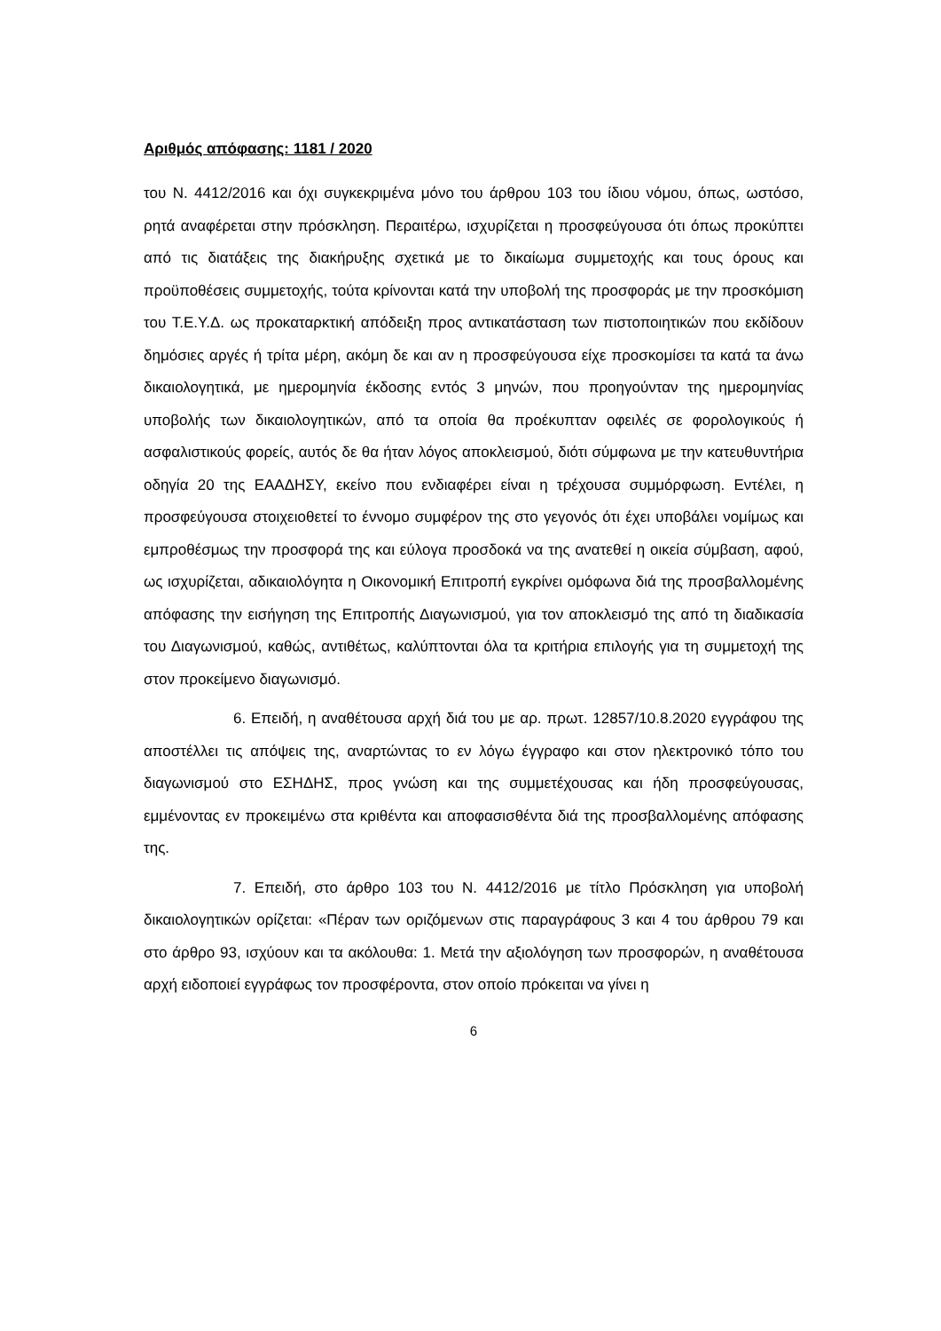Αριθμός απόφασης: 1181 / 2020
του Ν. 4412/2016 και όχι συγκεκριμένα μόνο του άρθρου 103 του ίδιου νόμου, όπως, ωστόσο, ρητά αναφέρεται στην πρόσκληση. Περαιτέρω, ισχυρίζεται η προσφεύγουσα ότι όπως προκύπτει από τις διατάξεις της διακήρυξης σχετικά με το δικαίωμα συμμετοχής και τους όρους και προϋποθέσεις συμμετοχής, τούτα κρίνονται κατά την υποβολή της προσφοράς με την προσκόμιση του Τ.Ε.Υ.Δ. ως προκαταρκτική απόδειξη προς αντικατάσταση των πιστοποιητικών που εκδίδουν δημόσιες αργές ή τρίτα μέρη, ακόμη δε και αν η προσφεύγουσα είχε προσκομίσει τα κατά τα άνω δικαιολογητικά, με ημερομηνία έκδοσης εντός 3 μηνών, που προηγούνταν της ημερομηνίας υποβολής των δικαιολογητικών, από τα οποία θα προέκυπταν οφειλές σε φορολογικούς ή ασφαλιστικούς φορείς, αυτός δε θα ήταν λόγος αποκλεισμού, διότι σύμφωνα με την κατευθυντήρια οδηγία 20 της ΕΑΑΔΗΣΥ, εκείνο που ενδιαφέρει είναι η τρέχουσα συμμόρφωση. Εντέλει, η προσφεύγουσα στοιχειοθετεί το έννομο συμφέρον της στο γεγονός ότι έχει υποβάλει νομίμως και εμπροθέσμως την προσφορά της και εύλογα προσδοκά να της ανατεθεί η οικεία σύμβαση, αφού, ως ισχυρίζεται, αδικαιολόγητα η Οικονομική Επιτροπή εγκρίνει ομόφωνα διά της προσβαλλομένης απόφασης την εισήγηση της Επιτροπής Διαγωνισμού, για τον αποκλεισμό της από τη διαδικασία του Διαγωνισμού, καθώς, αντιθέτως, καλύπτονται όλα τα κριτήρια επιλογής για τη συμμετοχή της στον προκείμενο διαγωνισμό.
6. Επειδή, η αναθέτουσα αρχή διά του με αρ. πρωτ. 12857/10.8.2020 εγγράφου της αποστέλλει τις απόψεις της, αναρτώντας το εν λόγω έγγραφο και στον ηλεκτρονικό τόπο του διαγωνισμού στο ΕΣΗΔΗΣ, προς γνώση και της συμμετέχουσας και ήδη προσφεύγουσας, εμμένοντας εν προκειμένω στα κριθέντα και αποφασισθέντα διά της προσβαλλομένης απόφασης της.
7. Επειδή, στο άρθρο 103 του Ν. 4412/2016 με τίτλο Πρόσκληση για υποβολή δικαιολογητικών ορίζεται: «Πέραν των οριζόμενων στις παραγράφους 3 και 4 του άρθρου 79 και στο άρθρο 93, ισχύουν και τα ακόλουθα: 1. Μετά την αξιολόγηση των προσφορών, η αναθέτουσα αρχή ειδοποιεί εγγράφως τον προσφέροντα, στον οποίο πρόκειται να γίνει η
6